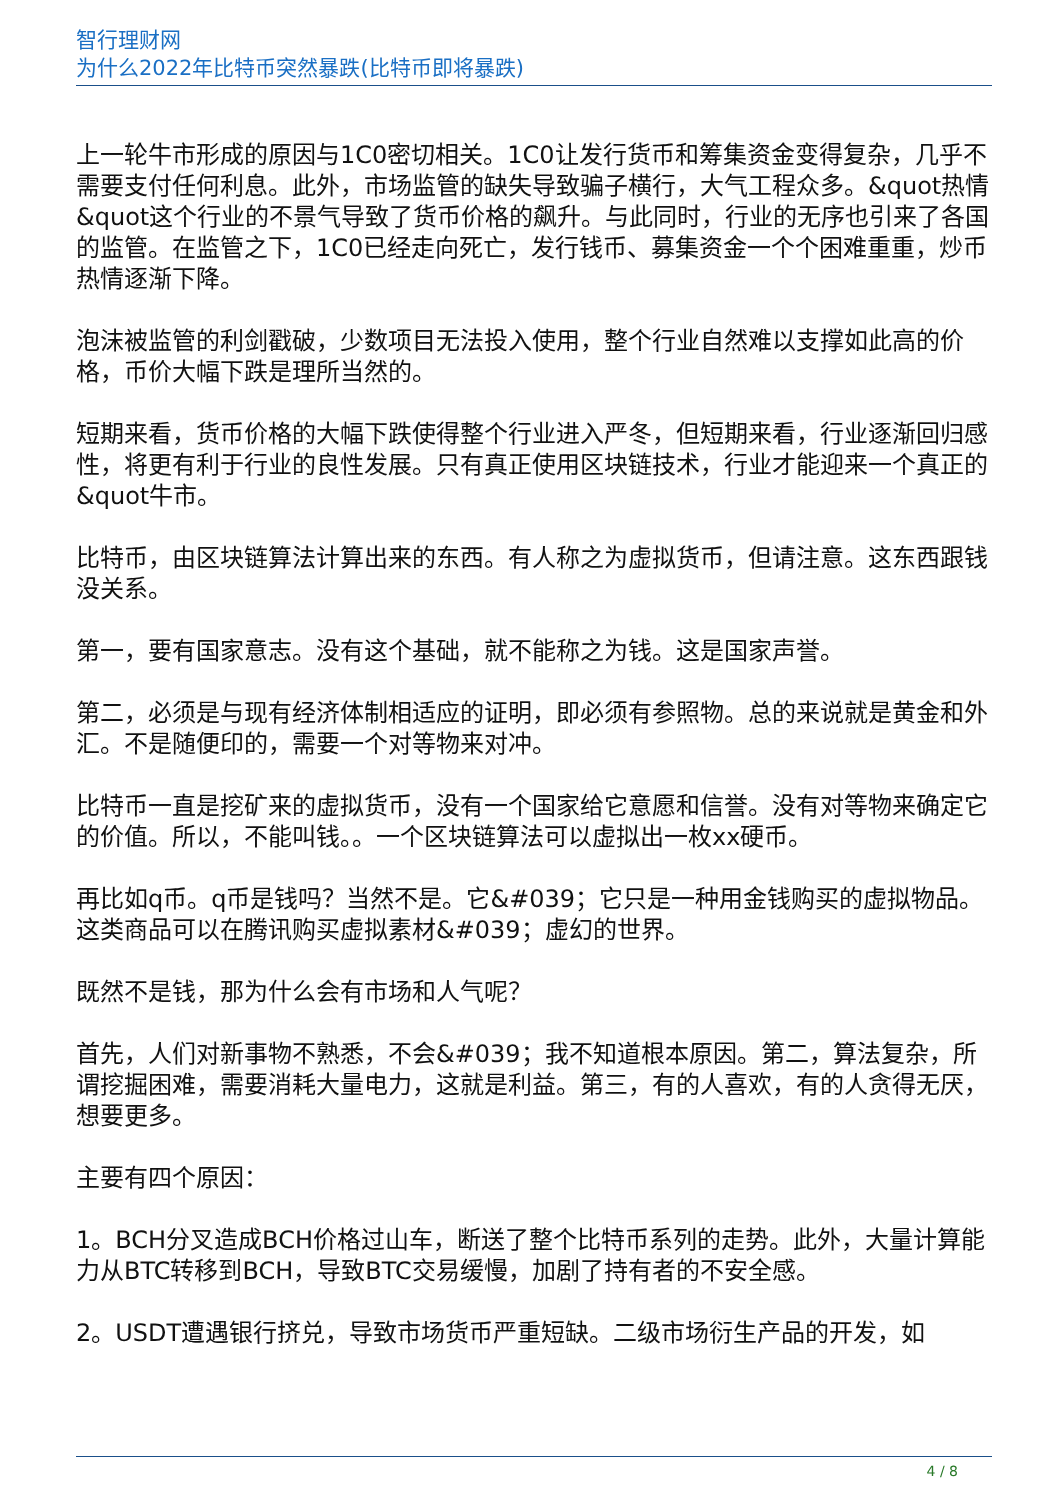智行理财网
为什么2022年比特币突然暴跌(比特币即将暴跌)
上一轮牛市形成的原因与1C0密切相关。1C0让发行货币和筹集资金变得复杂，几乎不需要支付任何利息。此外，市场监管的缺失导致骗子横行，大气工程众多。&quot热情&quot这个行业的不景气导致了货币价格的飙升。与此同时，行业的无序也引来了各国的监管。在监管之下，1C0已经走向死亡，发行钱币、募集资金一个个困难重重，炒币热情逐渐下降。
泡沫被监管的利剑戳破，少数项目无法投入使用，整个行业自然难以支撑如此高的价格，币价大幅下跌是理所当然的。
短期来看，货币价格的大幅下跌使得整个行业进入严冬，但短期来看，行业逐渐回归感性，将更有利于行业的良性发展。只有真正使用区块链技术，行业才能迎来一个真正的&quot牛市。
比特币，由区块链算法计算出来的东西。有人称之为虚拟货币，但请注意。这东西跟钱没关系。
第一，要有国家意志。没有这个基础，就不能称之为钱。这是国家声誉。
第二，必须是与现有经济体制相适应的证明，即必须有参照物。总的来说就是黄金和外汇。不是随便印的，需要一个对等物来对冲。
比特币一直是挖矿来的虚拟货币，没有一个国家给它意愿和信誉。没有对等物来确定它的价值。所以，不能叫钱。。一个区块链算法可以虚拟出一枚xx硬币。
再比如q币。q币是钱吗？当然不是。它&#039；它只是一种用金钱购买的虚拟物品。这类商品可以在腾讯购买虚拟素材&#039；虚幻的世界。
既然不是钱，那为什么会有市场和人气呢？
首先，人们对新事物不熟悉，不会&#039；我不知道根本原因。第二，算法复杂，所谓挖掘困难，需要消耗大量电力，这就是利益。第三，有的人喜欢，有的人贪得无厌，想要更多。
主要有四个原因：
1。BCH分叉造成BCH价格过山车，断送了整个比特币系列的走势。此外，大量计算能力从BTC转移到BCH，导致BTC交易缓慢，加剧了持有者的不安全感。
2。USDT遭遇银行挤兑，导致市场货币严重短缺。二级市场衍生产品的开发，如
4 / 8